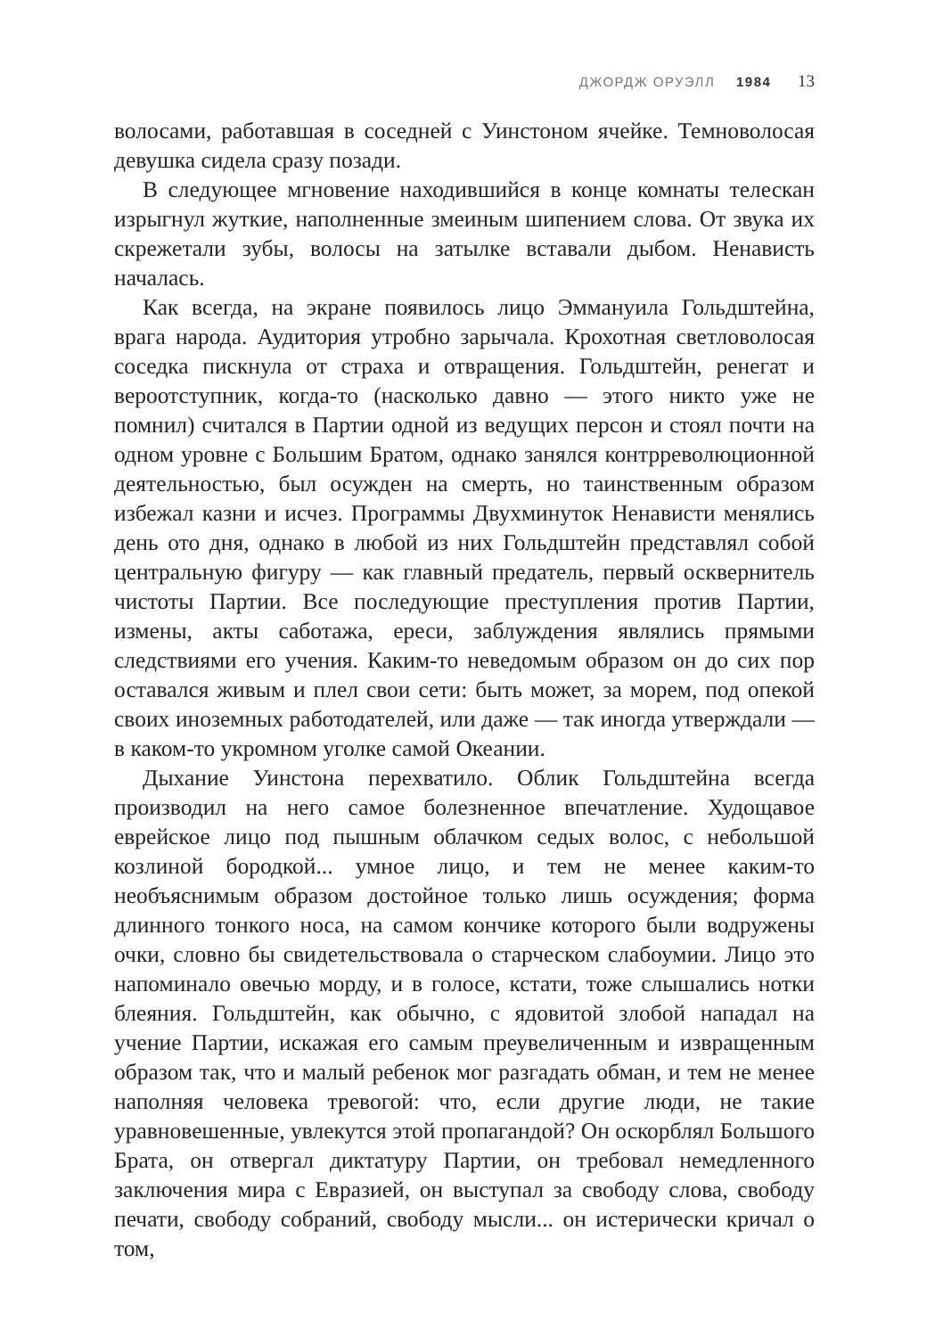ДЖОРДЖ ОРУЭЛЛ 1984 13
волосами, работавшая в соседней с Уинстоном ячейке. Темноволосая девушка сидела сразу позади.
В следующее мгновение находившийся в конце комнаты телескан изрыгнул жуткие, наполненные змеиным шипением слова. От звука их скрежетали зубы, волосы на затылке вставали дыбом. Ненависть началась.
Как всегда, на экране появилось лицо Эммануила Гольдштейна, врага народа. Аудитория утробно зарычала. Крохотная светловолосая соседка пискнула от страха и отвращения. Гольдштейн, ренегат и вероотступник, когда-то (насколько давно — этого никто уже не помнил) считался в Партии одной из ведущих персон и стоял почти на одном уровне с Большим Братом, однако занялся контрреволюционной деятельностью, был осужден на смерть, но таинственным образом избежал казни и исчез. Программы Двухминуток Ненависти менялись день ото дня, однако в любой из них Гольдштейн представлял собой центральную фигуру — как главный предатель, первый осквернитель чистоты Партии. Все последующие преступления против Партии, измены, акты саботажа, ереси, заблуждения являлись прямыми следствиями его учения. Каким-то неведомым образом он до сих пор оставался живым и плел свои сети: быть может, за морем, под опекой своих иноземных работодателей, или даже — так иногда утверждали — в каком-то укромном уголке самой Океании.
Дыхание Уинстона перехватило. Облик Гольдштейна всегда производил на него самое болезненное впечатление. Худощавое еврейское лицо под пышным облачком седых волос, с небольшой козлиной бородкой... умное лицо, и тем не менее каким-то необъяснимым образом достойное только лишь осуждения; форма длинного тонкого носа, на самом кончике которого были водружены очки, словно бы свидетельствовала о старческом слабоумии. Лицо это напоминало овечью морду, и в голосе, кстати, тоже слышались нотки блеяния. Гольдштейн, как обычно, с ядовитой злобой нападал на учение Партии, искажая его самым преувеличенным и извращенным образом так, что и малый ребенок мог разгадать обман, и тем не менее наполняя человека тревогой: что, если другие люди, не такие уравновешенные, увлекутся этой пропагандой? Он оскорблял Большого Брата, он отвергал диктатуру Партии, он требовал немедленного заключения мира с Евразией, он выступал за свободу слова, свободу печати, свободу собраний, свободу мысли... он истерически кричал о том,